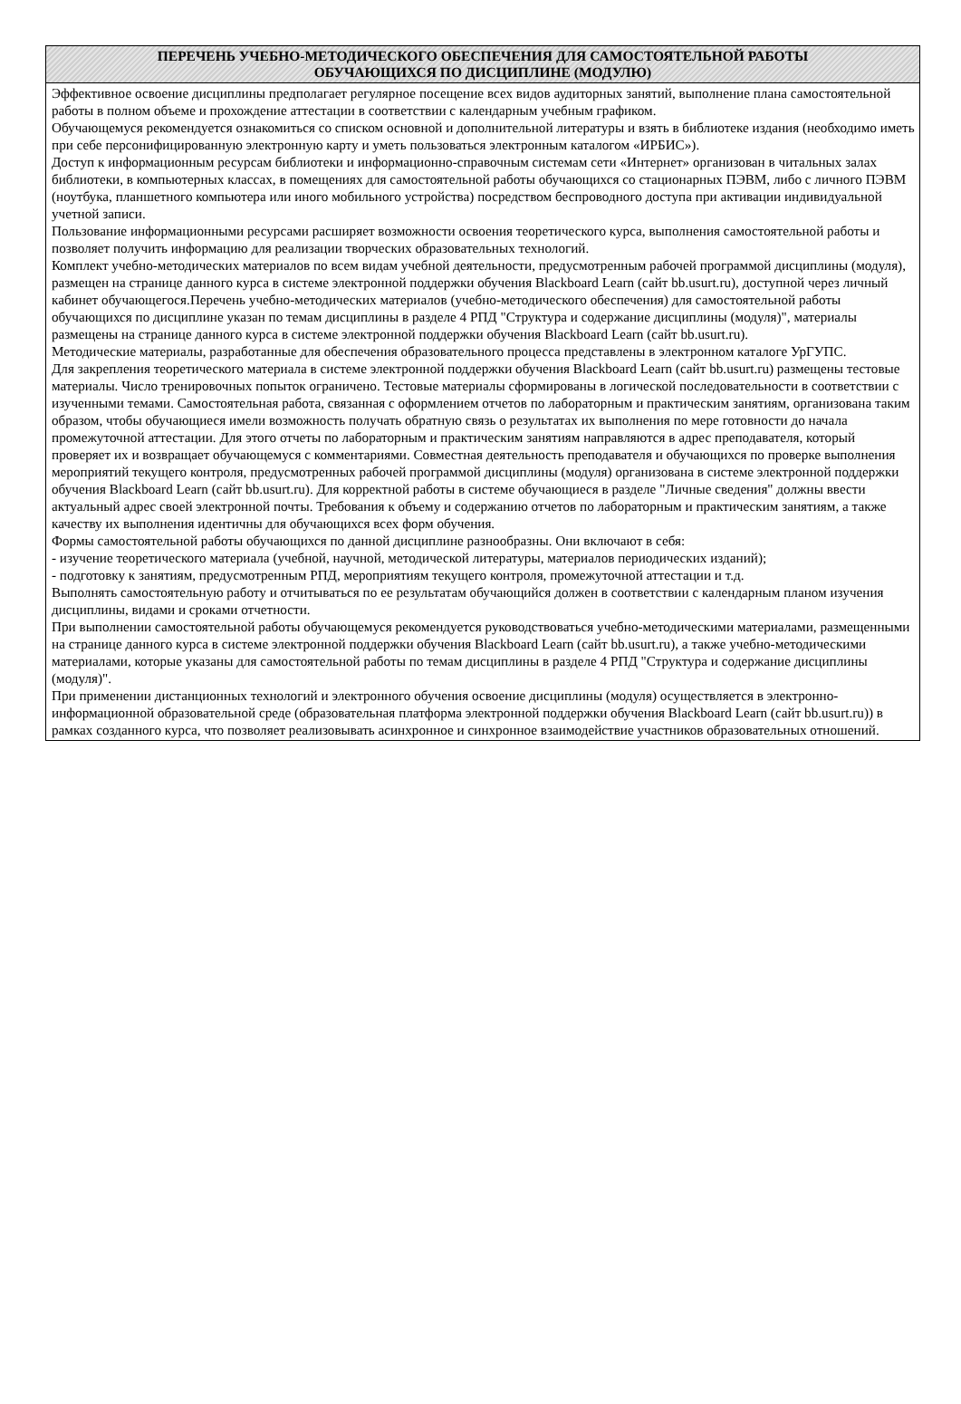ПЕРЕЧЕНЬ УЧЕБНО-МЕТОДИЧЕСКОГО ОБЕСПЕЧЕНИЯ ДЛЯ САМОСТОЯТЕЛЬНОЙ РАБОТЫ
ОБУЧАЮЩИХСЯ ПО ДИСЦИПЛИНЕ (МОДУЛЮ)
Эффективное освоение дисциплины предполагает регулярное посещение всех видов аудиторных занятий, выполнение плана самостоятельной работы в полном объеме и прохождение аттестации в соответствии с календарным учебным графиком.
Обучающемуся рекомендуется ознакомиться со списком основной и дополнительной литературы и взять в библиотеке издания (необходимо иметь при себе персонифицированную электронную карту и уметь пользоваться электронным каталогом «ИРБИС»).
Доступ к информационным ресурсам библиотеки и информационно-справочным системам сети «Интернет» организован в читальных залах библиотеки, в компьютерных классах, в помещениях для самостоятельной работы обучающихся со стационарных ПЭВМ, либо с личного ПЭВМ (ноутбука, планшетного компьютера или иного мобильного устройства) посредством беспроводного доступа при активации индивидуальной учетной записи.
Пользование информационными ресурсами расширяет возможности освоения теоретического курса, выполнения самостоятельной работы и позволяет получить информацию для реализации творческих образовательных технологий.
Комплект учебно-методических материалов по всем видам учебной деятельности, предусмотренным рабочей программой дисциплины (модуля), размещен на странице данного курса в системе электронной поддержки обучения Blackboard Learn (сайт bb.usurt.ru), доступной через личный кабинет обучающегося.Перечень учебно-методических материалов (учебно-методического обеспечения) для самостоятельной работы обучающихся по дисциплине указан по темам дисциплины в разделе 4 РПД "Структура и содержание дисциплины (модуля)", материалы размещены на странице данного курса в системе электронной поддержки обучения Blackboard Learn (сайт bb.usurt.ru).
Методические материалы, разработанные для обеспечения образовательного процесса представлены в электронном каталоге УрГУПС.
Для закрепления теоретического материала в системе электронной поддержки обучения Blackboard Learn (сайт bb.usurt.ru) размещены тестовые материалы. Число тренировочных попыток ограничено. Тестовые материалы сформированы в логической последовательности в соответствии с изученными темами. Самостоятельная работа, связанная с оформлением отчетов по лабораторным и практическим занятиям, организована таким образом, чтобы обучающиеся имели возможность получать обратную связь о результатах их выполнения по мере готовности до начала промежуточной аттестации. Для этого отчеты по лабораторным и практическим занятиям направляются в адрес преподавателя, который проверяет их и возвращает обучающемуся с комментариями. Совместная деятельность преподавателя и обучающихся по проверке выполнения мероприятий текущего контроля, предусмотренных рабочей программой дисциплины (модуля) организована в системе электронной поддержки обучения Blackboard Learn (сайт bb.usurt.ru). Для корректной работы в системе обучающиеся в разделе "Личные сведения" должны ввести актуальный адрес своей электронной почты. Требования к объему и содержанию отчетов по лабораторным и практическим занятиям, а также качеству их выполнения идентичны для обучающихся всех форм обучения.
Формы самостоятельной работы обучающихся по данной дисциплине разнообразны. Они включают в себя:
- изучение теоретического материала (учебной, научной, методической литературы, материалов периодических изданий);
- подготовку к занятиям, предусмотренным РПД, мероприятиям текущего контроля, промежуточной аттестации и т.д.
Выполнять самостоятельную работу и отчитываться по ее результатам обучающийся должен в соответствии с календарным планом изучения дисциплины, видами и сроками отчетности.
При выполнении самостоятельной работы обучающемуся рекомендуется руководствоваться учебно-методическими материалами, размещенными на странице данного курса в системе электронной поддержки обучения Blackboard Learn (сайт bb.usurt.ru), а также учебно-методическими материалами, которые указаны для самостоятельной работы по темам дисциплины в разделе 4 РПД "Структура и содержание дисциплины (модуля)".
При применении дистанционных технологий и электронного обучения освоение дисциплины (модуля) осуществляется в электронно-информационной образовательной среде (образовательная платформа электронной поддержки обучения Blackboard Learn (сайт bb.usurt.ru)) в рамках созданного курса, что позволяет реализовывать асинхронное и синхронное взаимодействие участников образовательных отношений.